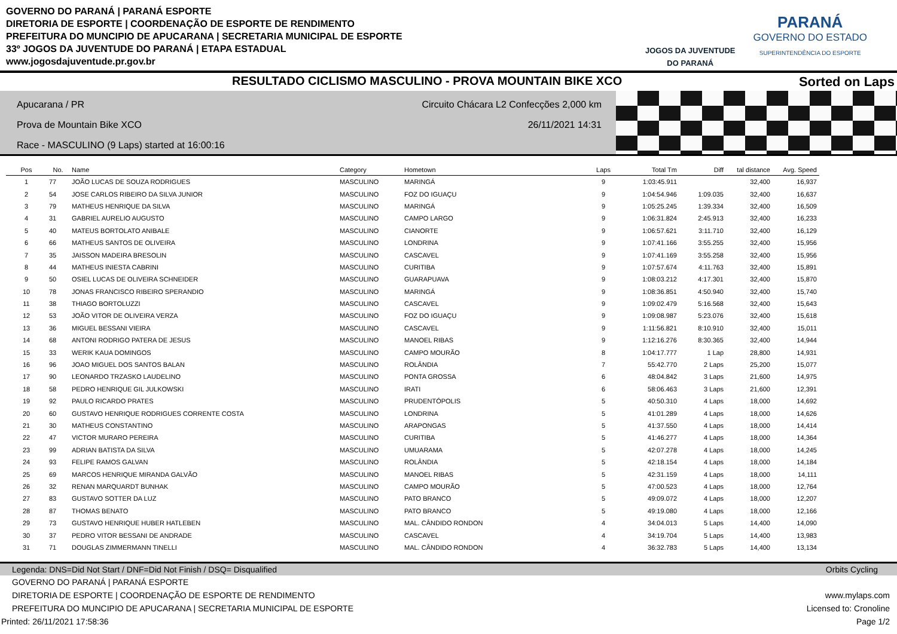GOVERNO DO PARANÁ | PARANÁ ESPORTE
DIRETORIA DE ESPORTE | COORDENAÇÃO DE ESPORTE DE RENDIMENTO
PREFEITURA DO MUNCIPIO DE APUCARANA | SECRETARIA MUNICIPAL DE ESPORTE
33º JOGOS DA JUVENTUDE DO PARANÁ | ETAPA ESTADUAL
www.jogosdajuventude.pr.gov.br
JOGOS DA JUVENTUDE
DO PARANÁ
PARANÁ
GOVERNO DO ESTADO
SUPERINTENDÊNCIA DO ESPORTE
RESULTADO CICLISMO MASCULINO - PROVA MOUNTAIN BIKE XCO
Sorted on Laps
Apucarana / PR
Prova de Mountain Bike XCO
Race - MASCULINO (9 Laps) started at 16:00:16
Circuito Chácara L2 Confecções 2,000 km
26/11/2021 14:31
| Pos | No. | Name | Category | Hometown | Laps | Total Tm | Diff | tal distance | Avg. Speed |
| --- | --- | --- | --- | --- | --- | --- | --- | --- | --- |
| 1 | 77 | JOÃO LUCAS DE SOUZA RODRIGUES | MASCULINO | MARINGÁ | 9 | 1:03:45.911 | | 32,400 | 16,937 |
| 2 | 54 | JOSE CARLOS RIBEIRO DA SILVA JUNIOR | MASCULINO | FOZ DO IGUAÇU | 9 | 1:04:54.946 | 1:09.035 | 32,400 | 16,637 |
| 3 | 79 | MATHEUS HENRIQUE DA SILVA | MASCULINO | MARINGÁ | 9 | 1:05:25.245 | 1:39.334 | 32,400 | 16,509 |
| 4 | 31 | GABRIEL AURELIO AUGUSTO | MASCULINO | CAMPO LARGO | 9 | 1:06:31.824 | 2:45.913 | 32,400 | 16,233 |
| 5 | 40 | MATEUS BORTOLATO ANIBALE | MASCULINO | CIANORTE | 9 | 1:06:57.621 | 3:11.710 | 32,400 | 16,129 |
| 6 | 66 | MATHEUS SANTOS DE OLIVEIRA | MASCULINO | LONDRINA | 9 | 1:07:41.166 | 3:55.255 | 32,400 | 15,956 |
| 7 | 35 | JAISSON MADEIRA BRESOLIN | MASCULINO | CASCAVEL | 9 | 1:07:41.169 | 3:55.258 | 32,400 | 15,956 |
| 8 | 44 | MATHEUS INIESTA CABRINI | MASCULINO | CURITIBA | 9 | 1:07:57.674 | 4:11.763 | 32,400 | 15,891 |
| 9 | 50 | OSIEL LUCAS DE OLIVEIRA SCHNEIDER | MASCULINO | GUARAPUAVA | 9 | 1:08:03.212 | 4:17.301 | 32,400 | 15,870 |
| 10 | 78 | JONAS FRANCISCO RIBEIRO SPERANDIO | MASCULINO | MARINGÁ | 9 | 1:08:36.851 | 4:50.940 | 32,400 | 15,740 |
| 11 | 38 | THIAGO BORTOLUZZI | MASCULINO | CASCAVEL | 9 | 1:09:02.479 | 5:16.568 | 32,400 | 15,643 |
| 12 | 53 | JOÃO VITOR DE OLIVEIRA VERZA | MASCULINO | FOZ DO IGUAÇU | 9 | 1:09:08.987 | 5:23.076 | 32,400 | 15,618 |
| 13 | 36 | MIGUEL BESSANI VIEIRA | MASCULINO | CASCAVEL | 9 | 1:11:56.821 | 8:10.910 | 32,400 | 15,011 |
| 14 | 68 | ANTONI RODRIGO PATERA DE JESUS | MASCULINO | MANOEL RIBAS | 9 | 1:12:16.276 | 8:30.365 | 32,400 | 14,944 |
| 15 | 33 | WERIK KAUA DOMINGOS | MASCULINO | CAMPO MOURÃO | 8 | 1:04:17.777 | 1 Lap | 28,800 | 14,931 |
| 16 | 96 | JOAO MIGUEL DOS SANTOS BALAN | MASCULINO | ROLÂNDIA | 7 | 55:42.770 | 2 Laps | 25,200 | 15,077 |
| 17 | 90 | LEONARDO TRZASKO LAUDELINO | MASCULINO | PONTA GROSSA | 6 | 48:04.842 | 3 Laps | 21,600 | 14,975 |
| 18 | 58 | PEDRO HENRIQUE GIL JULKOWSKI | MASCULINO | IRATI | 6 | 58:06.463 | 3 Laps | 21,600 | 12,391 |
| 19 | 92 | PAULO RICARDO PRATES | MASCULINO | PRUDENTÓPOLIS | 5 | 40:50.310 | 4 Laps | 18,000 | 14,692 |
| 20 | 60 | GUSTAVO HENRIQUE RODRIGUES CORRENTE COSTA | MASCULINO | LONDRINA | 5 | 41:01.289 | 4 Laps | 18,000 | 14,626 |
| 21 | 30 | MATHEUS CONSTANTINO | MASCULINO | ARAPONGAS | 5 | 41:37.550 | 4 Laps | 18,000 | 14,414 |
| 22 | 47 | VICTOR MURARO PEREIRA | MASCULINO | CURITIBA | 5 | 41:46.277 | 4 Laps | 18,000 | 14,364 |
| 23 | 99 | ADRIAN BATISTA DA SILVA | MASCULINO | UMUARAMA | 5 | 42:07.278 | 4 Laps | 18,000 | 14,245 |
| 24 | 93 | FELIPE RAMOS GALVAN | MASCULINO | ROLÂNDIA | 5 | 42:18.154 | 4 Laps | 18,000 | 14,184 |
| 25 | 69 | MARCOS HENRIQUE MIRANDA GALVÃO | MASCULINO | MANOEL RIBAS | 5 | 42:31.159 | 4 Laps | 18,000 | 14,111 |
| 26 | 32 | RENAN MARQUARDT BUNHAK | MASCULINO | CAMPO MOURÃO | 5 | 47:00.523 | 4 Laps | 18,000 | 12,764 |
| 27 | 83 | GUSTAVO SOTTER DA LUZ | MASCULINO | PATO BRANCO | 5 | 49:09.072 | 4 Laps | 18,000 | 12,207 |
| 28 | 87 | THOMAS BENATO | MASCULINO | PATO BRANCO | 5 | 49:19.080 | 4 Laps | 18,000 | 12,166 |
| 29 | 73 | GUSTAVO HENRIQUE HUBER HATLEBEN | MASCULINO | MAL. CÂNDIDO RONDON | 4 | 34:04.013 | 5 Laps | 14,400 | 14,090 |
| 30 | 37 | PEDRO VITOR BESSANI DE ANDRADE | MASCULINO | CASCAVEL | 4 | 34:19.704 | 5 Laps | 14,400 | 13,983 |
| 31 | 71 | DOUGLAS ZIMMERMANN TINELLI | MASCULINO | MAL. CÂNDIDO RONDON | 4 | 36:32.783 | 5 Laps | 14,400 | 13,134 |
Legenda: DNS=Did Not Start / DNF=Did Not Finish / DSQ= Disqualified Orbits Cycling
GOVERNO DO PARANÁ | PARANÁ ESPORTE
DIRETORIA DE ESPORTE | COORDENAÇÃO DE ESPORTE DE RENDIMENTO www.mylaps.com
PREFEITURA DO MUNCIPIO DE APUCARANA | SECRETARIA MUNICIPAL DE ESPORTE Licensed to: Cronoline
Printed: 26/11/2021 17:58:36 Page 1/2